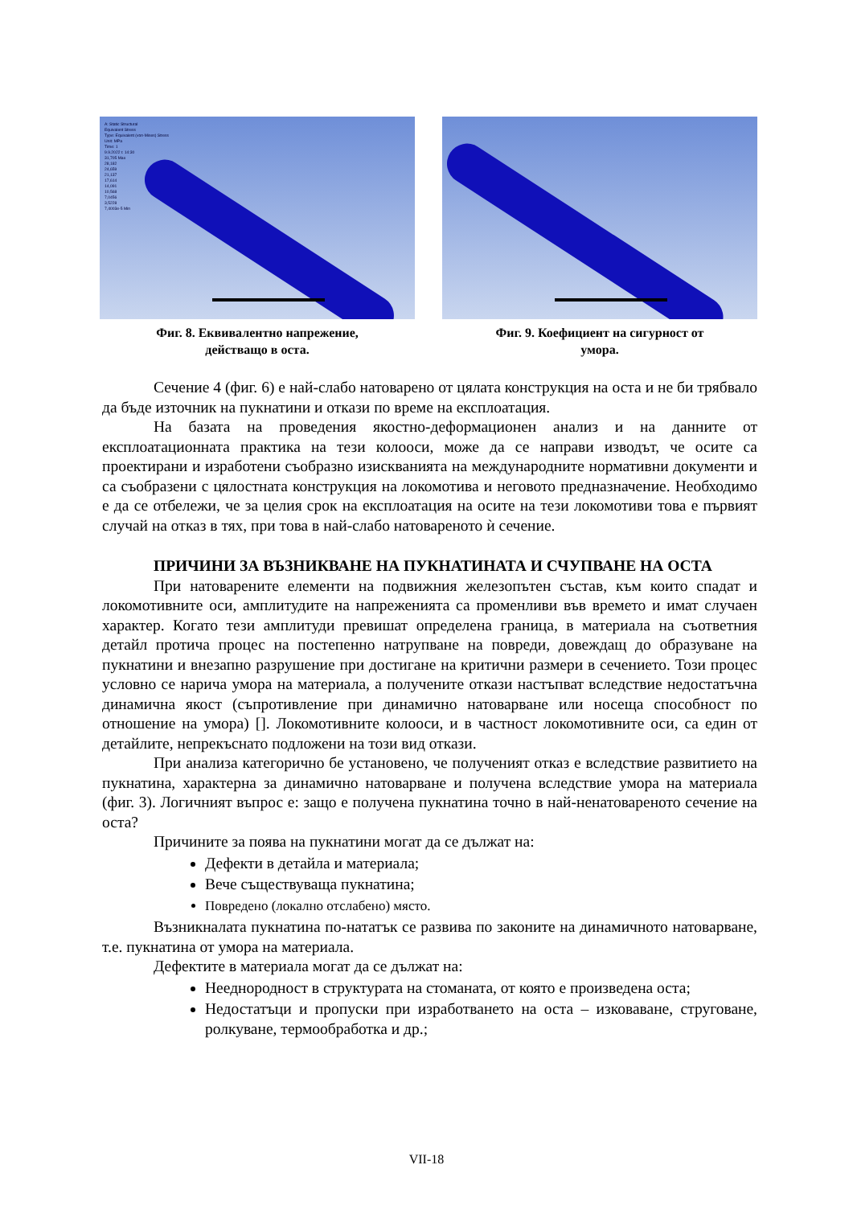A: Static Structural
Equivalent Stress
Type: Equivalent (von-Mises) Stress
Unit: MPa
Time: 1
9.9.2022 г. 14:30
31,705 Max
28,182
24,659
21,137
17,614
14,091
10,568
7,0456
3,5228
7,4003e-5 Min
Фиг. 8. Еквивалентно напрежение,
действащо в оста.
Фиг. 9. Коефициент на сигурност от
умора.
Сечение 4 (фиг. 6) е най-слабо натоварено от цялата конструкция на оста и не би трябвало да бъде източник на пукнатини и откази по време на експлоатация.
На базата на проведения якостно-деформационен анализ и на данните от експлоатационната практика на тези колооси, може да се направи изводът, че осите са проектирани и изработени съобразно изискванията на международните нормативни документи и са съобразени с цялостната конструкция на локомотива и неговото предназначение. Необходимо е да се отбележи, че за целия срок на експлоатация на осите на тези локомотиви това е първият случай на отказ в тях, при това в най-слабо натовареното ѝ сечение.
ПРИЧИНИ ЗА ВЪЗНИКВАНЕ НА ПУКНАТИНАТА И СЧУПВАНЕ НА ОСТА
При натоварените елементи на подвижния железопътен състав, към които спадат и локомотивните оси, амплитудите на напреженията са променливи във времето и имат случаен характер. Когато тези амплитуди превишат определена граница, в материала на съответния детайл протича процес на постепенно натрупване на повреди, довеждащ до образуване на пукнатини и внезапно разрушение при достигане на критични размери в сечението. Този процес условно се нарича умора на материала, а получените откази настъпват вследствие недостатъчна динамична якост (съпротивление при динамично натоварване или носеща способност по отношение на умора) []. Локомотивните колооси, и в частност локомотивните оси, са един от детайлите, непрекъснато подложени на този вид откази.
При анализа категорично бе установено, че полученият отказ е вследствие развитието на пукнатина, характерна за динамично натоварване и получена вследствие умора на материала (фиг. 3). Логичният въпрос е: защо е получена пукнатина точно в най-ненатовареното сечение на оста?
Причините за поява на пукнатини могат да се дължат на:
Дефекти в детайла и материала;
Вече съществуваща пукнатина;
Повредено (локално отслабено) място.
Възникналата пукнатина по-нататък се развива по законите на динамичното натоварване, т.е. пукнатина от умора на материала.
Дефектите в материала могат да се дължат на:
Нееднородност в структурата на стоманата, от която е произведена оста;
Недостатъци и пропуски при изработването на оста – изковаване, струговане, ролкуване, термообработка и др.;
VII-18